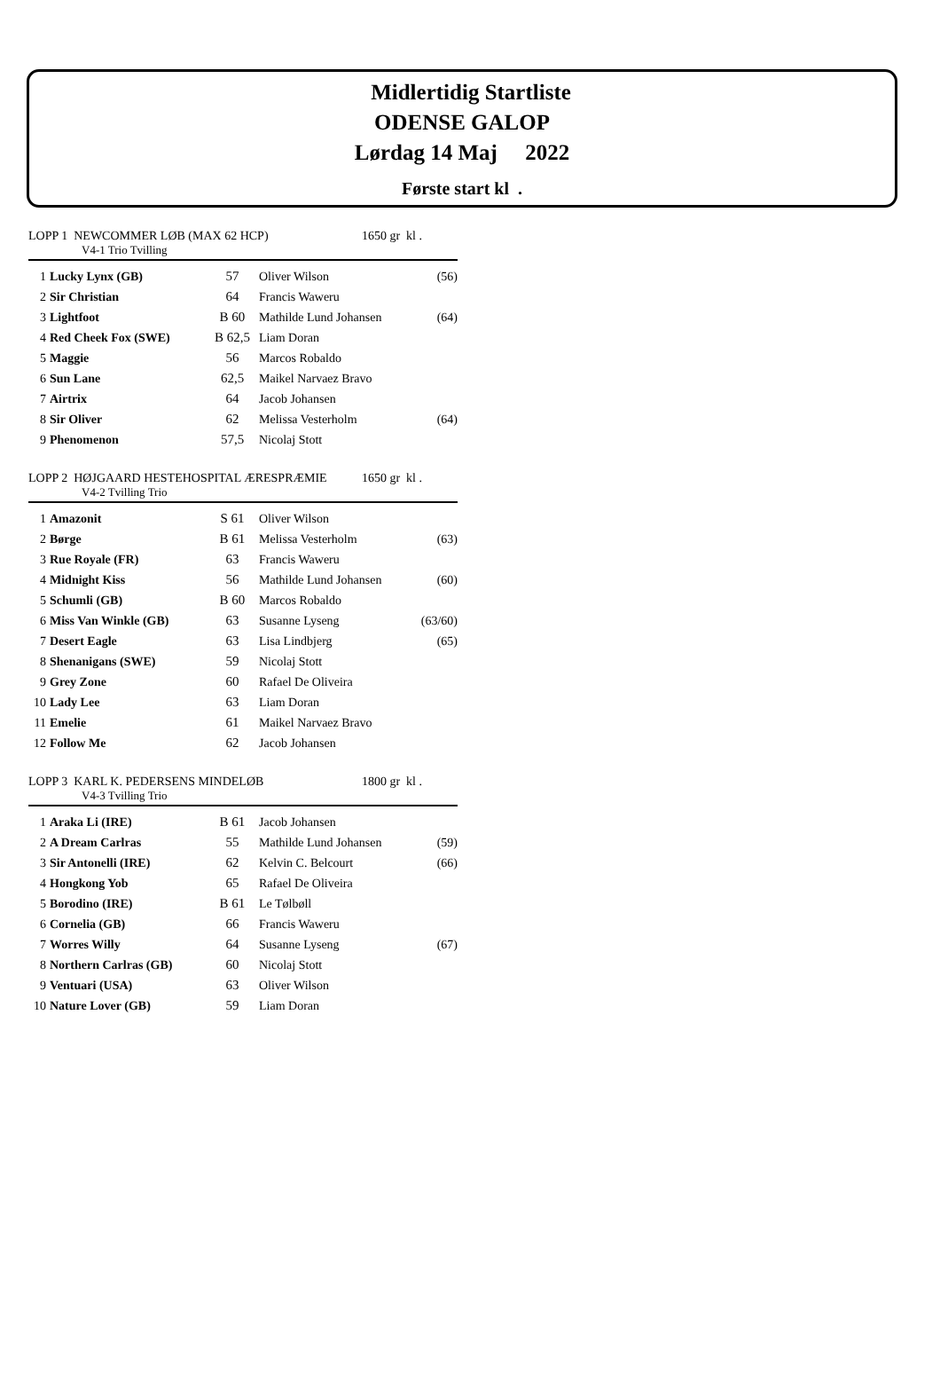Midlertidig Startliste
ODENSE GALOP
Lørdag 14 Maj 2022
Første start kl .
LOPP 1 NEWCOMMER LØB (MAX 62 HCP)
V4-1 Trio Tvilling
1650 gr kl .
| 1 | Lucky Lynx (GB) | 57 | Oliver Wilson | (56) |
| 2 | Sir Christian | 64 | Francis Waweru | |
| 3 | Lightfoot | B 60 | Mathilde Lund Johansen | (64) |
| 4 | Red Cheek Fox (SWE) | B 62,5 | Liam Doran | |
| 5 | Maggie | 56 | Marcos Robaldo | |
| 6 | Sun Lane | 62,5 | Maikel Narvaez Bravo | |
| 7 | Airtrix | 64 | Jacob Johansen | |
| 8 | Sir Oliver | 62 | Melissa Vesterholm | (64) |
| 9 | Phenomenon | 57,5 | Nicolaj Stott | |
LOPP 2 HØJGAARD HESTEHOSPITAL ÆRESPRÆMIE
V4-2 Tvilling Trio
1650 gr kl .
| 1 | Amazonit | S 61 | Oliver Wilson | |
| 2 | Børge | B 61 | Melissa Vesterholm | (63) |
| 3 | Rue Royale (FR) | 63 | Francis Waweru | |
| 4 | Midnight Kiss | 56 | Mathilde Lund Johansen | (60) |
| 5 | Schumli (GB) | B 60 | Marcos Robaldo | |
| 6 | Miss Van Winkle (GB) | 63 | Susanne Lyseng | (63/60) |
| 7 | Desert Eagle | 63 | Lisa Lindbjerg | (65) |
| 8 | Shenanigans (SWE) | 59 | Nicolaj Stott | |
| 9 | Grey Zone | 60 | Rafael De Oliveira | |
| 10 | Lady Lee | 63 | Liam Doran | |
| 11 | Emelie | 61 | Maikel Narvaez Bravo | |
| 12 | Follow Me | 62 | Jacob Johansen | |
LOPP 3 KARL K. PEDERSENS MINDELØB
V4-3 Tvilling Trio
1800 gr kl .
| 1 | Araka Li (IRE) | B 61 | Jacob Johansen | |
| 2 | A Dream Carlras | 55 | Mathilde Lund Johansen | (59) |
| 3 | Sir Antonelli (IRE) | 62 | Kelvin C. Belcourt | (66) |
| 4 | Hongkong Yob | 65 | Rafael De Oliveira | |
| 5 | Borodino (IRE) | B 61 | Le Tølbøll | |
| 6 | Cornelia (GB) | 66 | Francis Waweru | |
| 7 | Worres Willy | 64 | Susanne Lyseng | (67) |
| 8 | Northern Carlras (GB) | 60 | Nicolaj Stott | |
| 9 | Ventuari (USA) | 63 | Oliver Wilson | |
| 10 | Nature Lover (GB) | 59 | Liam Doran | |